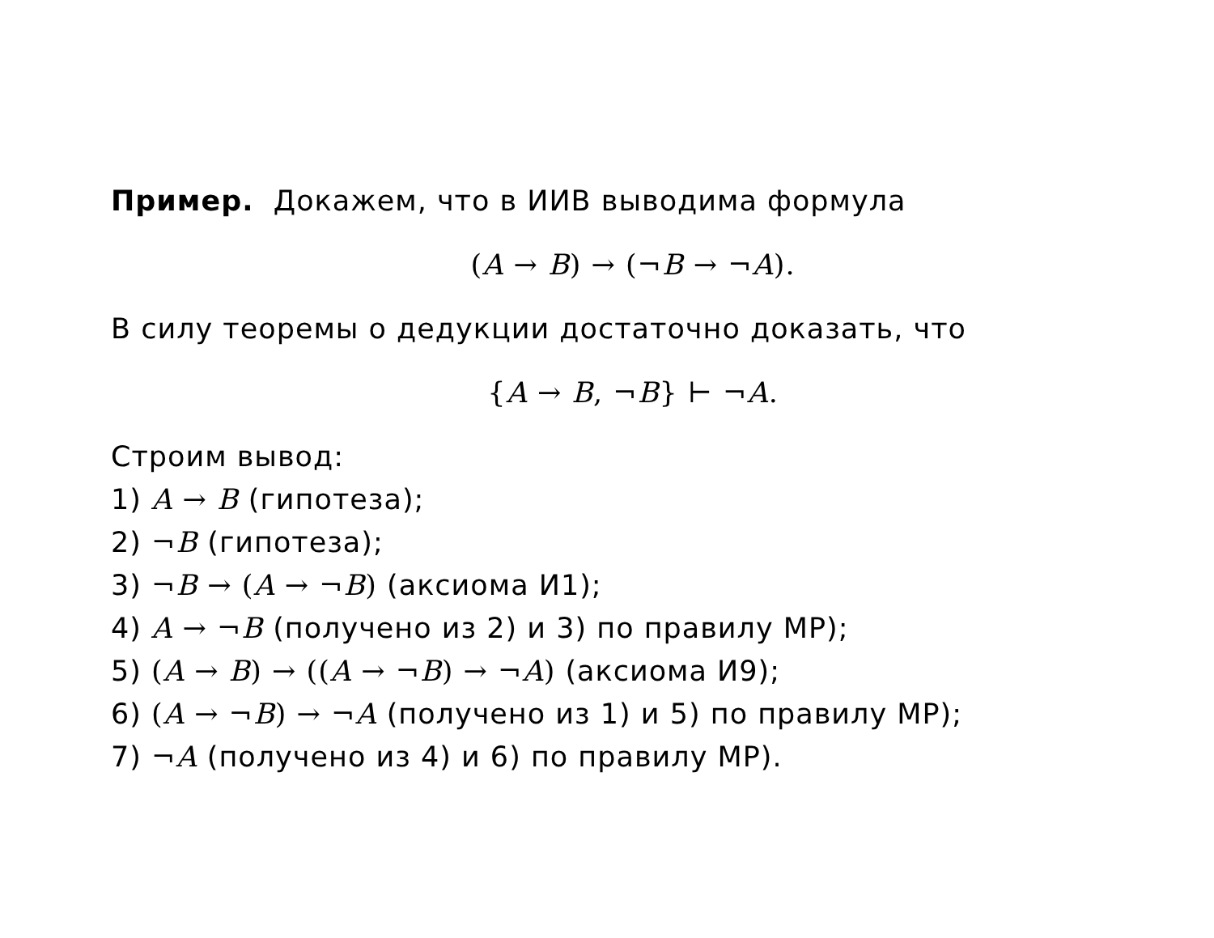Пример. Докажем, что в ИИВ выводима формула
(A → B) → (¬B → ¬A).
В силу теоремы о дедукции достаточно доказать, что
{A → B, ¬B} ⊢ ¬A.
Строим вывод:
1) A → B (гипотеза);
2) ¬B (гипотеза);
3) ¬B → (A → ¬B) (аксиома И1);
4) A → ¬B (получено из 2) и 3) по правилу МР);
5) (A → B) → ((A → ¬B) → ¬A) (аксиома И9);
6) (A → ¬B) → ¬A (получено из 1) и 5) по правилу МР);
7) ¬A (получено из 4) и 6) по правилу МР).